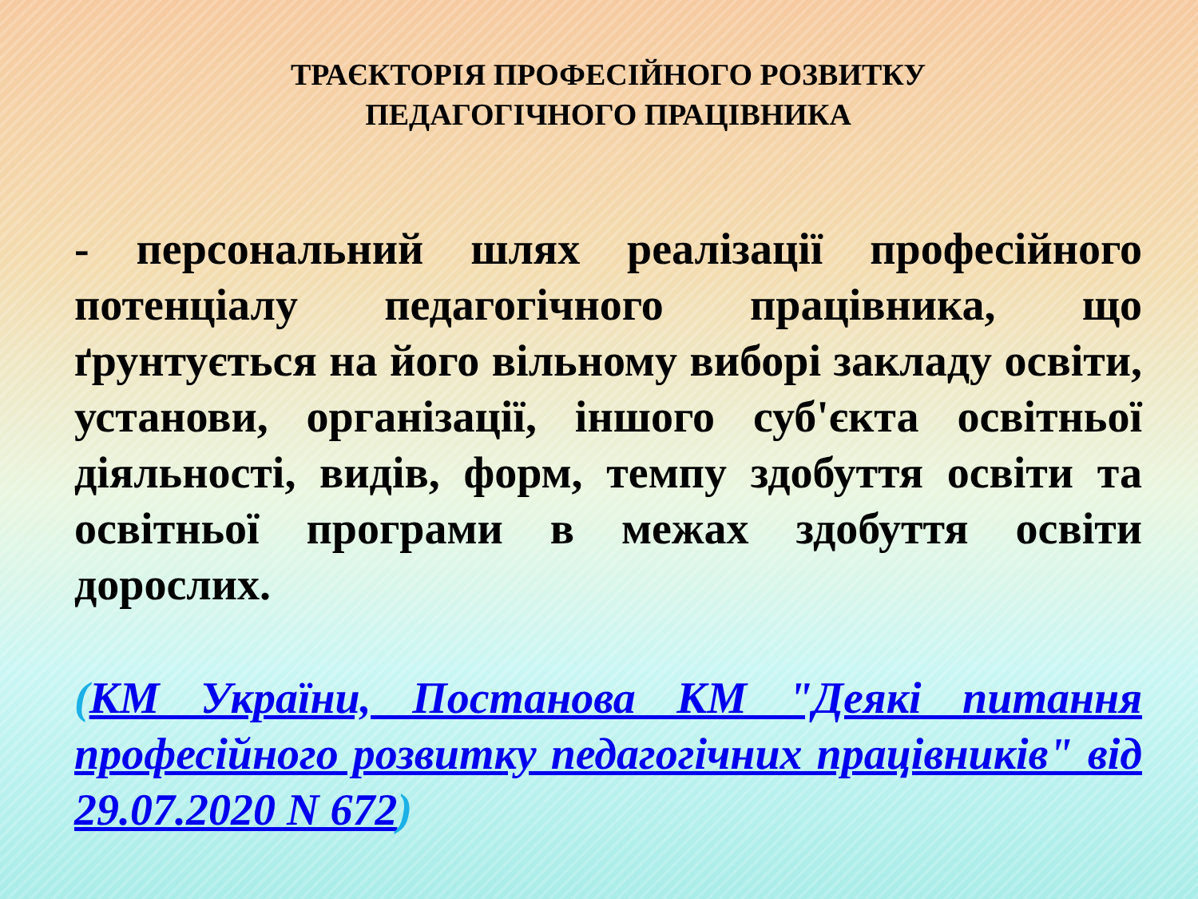ТРАЄКТОРІЯ ПРОФЕСІЙНОГО РОЗВИТКУ
ПЕДАГОГІЧНОГО ПРАЦІВНИКА
- персональний шлях реалізації професійного потенціалу педагогічного працівника, що ґрунтується на його вільному виборі закладу освіти, установи, організації, іншого суб'єкта освітньої діяльності, видів, форм, темпу здобуття освіти та освітньої програми в межах здобуття освіти дорослих.
(КМ України, Постанова КМ "Деякі питання професійного розвитку педагогічних працівників" від 29.07.2020 N 672)